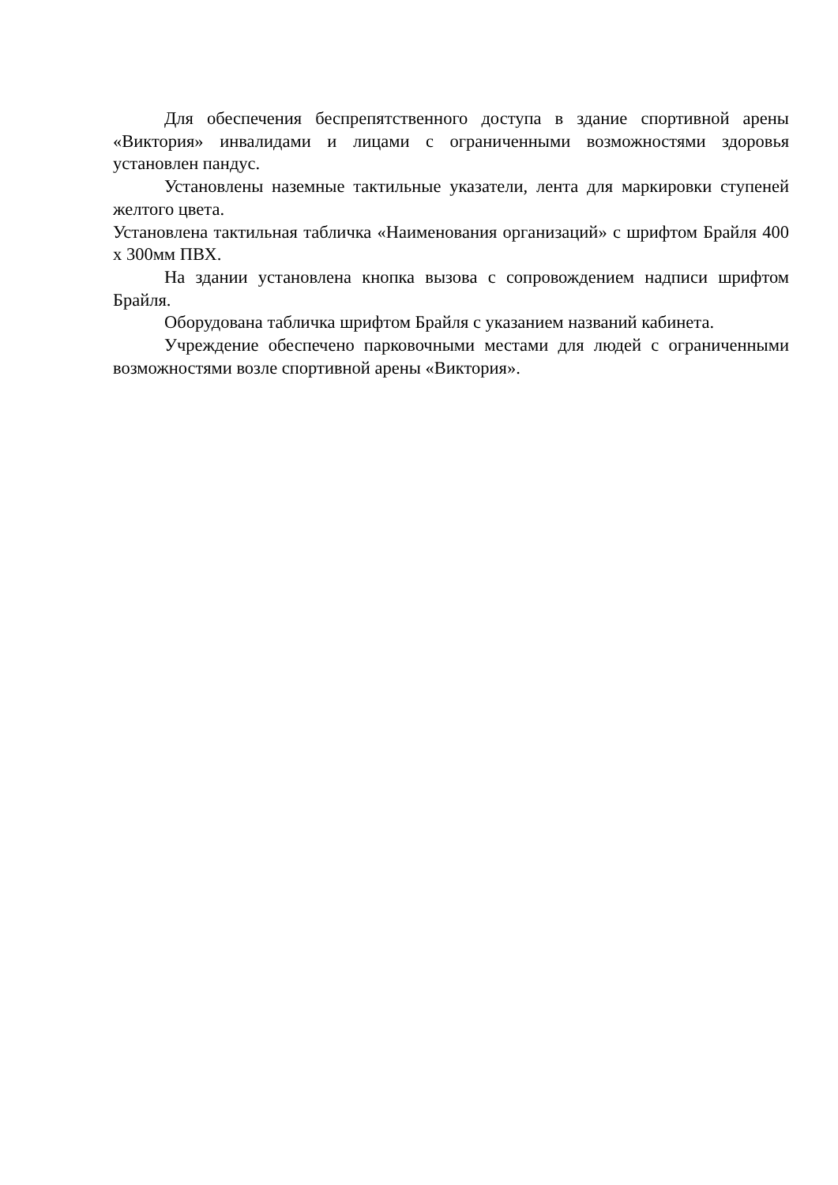Для обеспечения беспрепятственного доступа в здание спортивной арены «Виктория» инвалидами и лицами с ограниченными возможностями здоровья установлен пандус.
Установлены наземные тактильные указатели, лента для маркировки ступеней желтого цвета.
Установлена тактильная табличка «Наименования организаций» с шрифтом Брайля 400 х 300мм ПВХ.
На здании установлена кнопка вызова с сопровождением надписи шрифтом Брайля.
Оборудована табличка шрифтом Брайля с указанием названий кабинета.
Учреждение обеспечено парковочными местами для людей с ограниченными возможностями возле спортивной арены «Виктория».